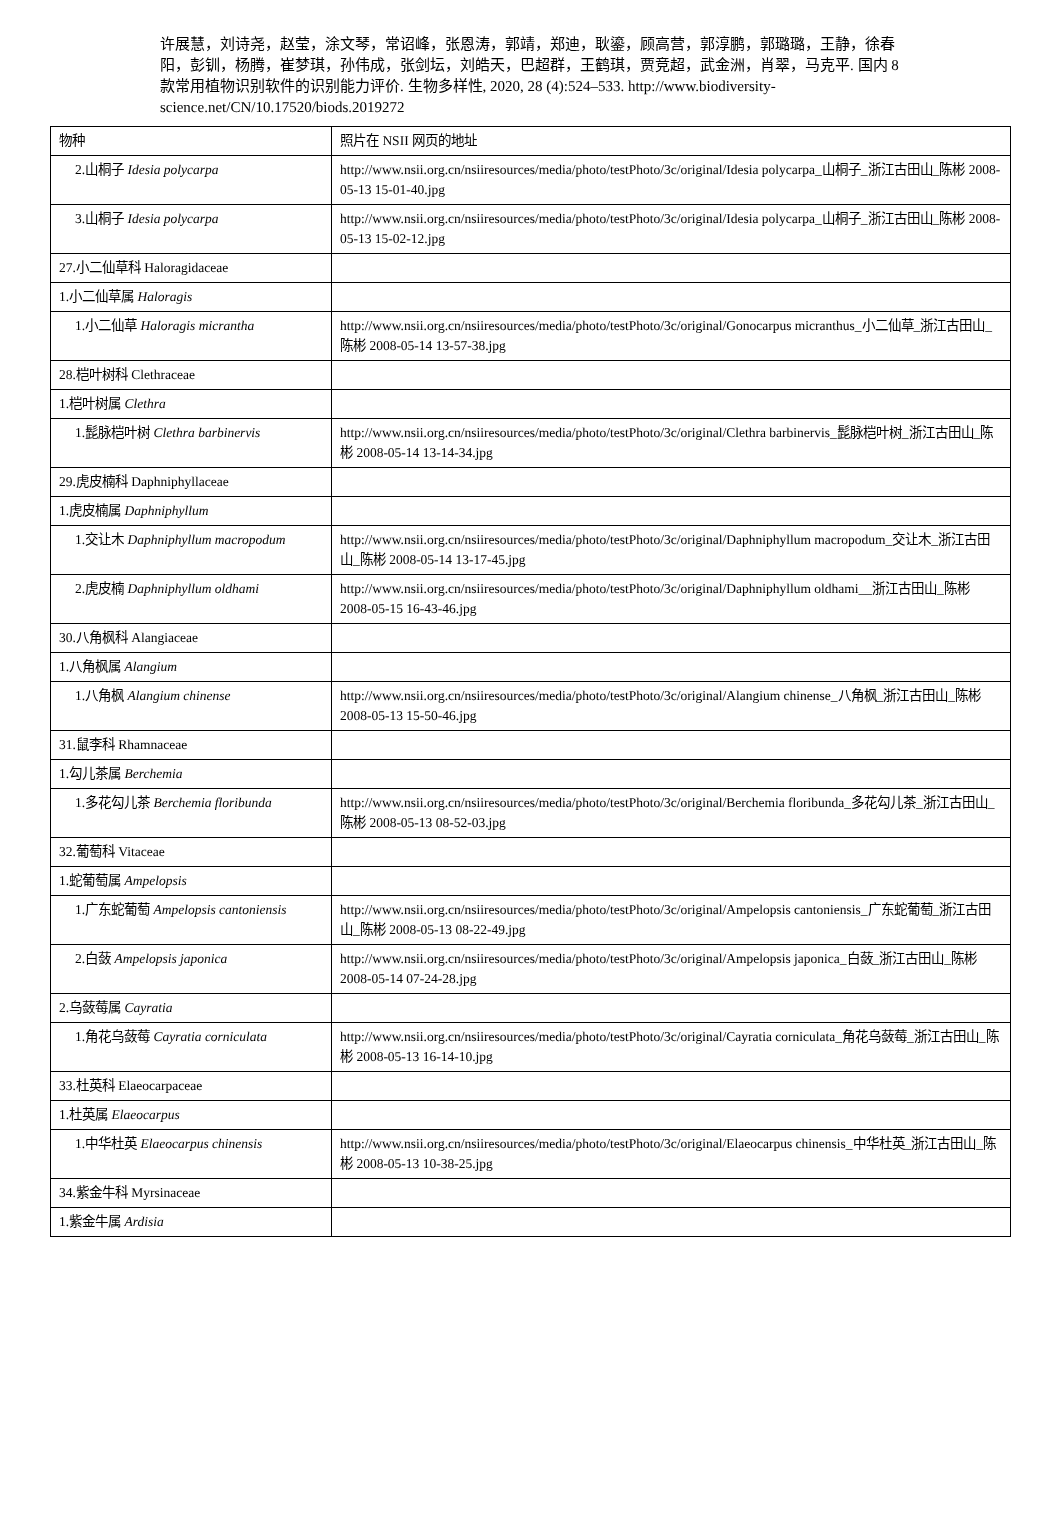许展慧，刘诗尧，赵莹，涂文琴，常诏峰，张恩涛，郭靖，郑迪，耿鎏，顾高营，郭淳鹏，郭璐璐，王静，徐春阳，彭钏，杨腾，崔梦琪，孙伟成，张剑坛，刘皓天，巴超群，王鹤琪，贾竞超，武金洲，肖翠，马克平. 国内 8 款常用植物识别软件的识别能力评价. 生物多样性, 2020, 28 (4):524–533. http://www.biodiversity-science.net/CN/10.17520/biods.2019272
| 物种 | 照片在 NSII 网页的地址 |
| --- | --- |
| 2.山桐子 Idesia polycarpa | http://www.nsii.org.cn/nsiiresources/media/photo/testPhoto/3c/original/Idesia polycarpa_山桐子_浙江古田山_陈彬 2008-05-13 15-01-40.jpg |
| 3.山桐子 Idesia polycarpa | http://www.nsii.org.cn/nsiiresources/media/photo/testPhoto/3c/original/Idesia polycarpa_山桐子_浙江古田山_陈彬 2008-05-13 15-02-12.jpg |
| 27.小二仙草科 Haloragidaceae | |
| 1.小二仙草属 Haloragis | |
| 1.小二仙草 Haloragis micrantha | http://www.nsii.org.cn/nsiiresources/media/photo/testPhoto/3c/original/Gonocarpus micranthus_小二仙草_浙江古田山_陈彬 2008-05-14 13-57-38.jpg |
| 28.桤叶树科 Clethraceae | |
| 1.桤叶树属 Clethra | |
| 1.髭脉桤叶树 Clethra barbinervis | http://www.nsii.org.cn/nsiiresources/media/photo/testPhoto/3c/original/Clethra barbinervis_髭脉桤叶树_浙江古田山_陈彬 2008-05-14 13-14-34.jpg |
| 29.虎皮楠科 Daphniphyllaceae | |
| 1.虎皮楠属 Daphniphyllum | |
| 1.交让木 Daphniphyllum macropodum | http://www.nsii.org.cn/nsiiresources/media/photo/testPhoto/3c/original/Daphniphyllum macropodum_交让木_浙江古田山_陈彬 2008-05-14 13-17-45.jpg |
| 2.虎皮楠 Daphniphyllum oldhami | http://www.nsii.org.cn/nsiiresources/media/photo/testPhoto/3c/original/Daphniphyllum oldhami__浙江古田山_陈彬 2008-05-15 16-43-46.jpg |
| 30.八角枫科 Alangiaceae | |
| 1.八角枫属 Alangium | |
| 1.八角枫 Alangium chinense | http://www.nsii.org.cn/nsiiresources/media/photo/testPhoto/3c/original/Alangium chinense_八角枫_浙江古田山_陈彬 2008-05-13 15-50-46.jpg |
| 31.鼠李科 Rhamnaceae | |
| 1.勾儿茶属 Berchemia | |
| 1.多花勾儿茶 Berchemia floribunda | http://www.nsii.org.cn/nsiiresources/media/photo/testPhoto/3c/original/Berchemia floribunda_多花勾儿茶_浙江古田山_陈彬 2008-05-13 08-52-03.jpg |
| 32.葡萄科 Vitaceae | |
| 1.蛇葡萄属 Ampelopsis | |
| 1.广东蛇葡萄 Ampelopsis cantoniensis | http://www.nsii.org.cn/nsiiresources/media/photo/testPhoto/3c/original/Ampelopsis cantoniensis_广东蛇葡萄_浙江古田山_陈彬 2008-05-13 08-22-49.jpg |
| 2.白蔹 Ampelopsis japonica | http://www.nsii.org.cn/nsiiresources/media/photo/testPhoto/3c/original/Ampelopsis japonica_白蔹_浙江古田山_陈彬 2008-05-14 07-24-28.jpg |
| 2.乌蔹莓属 Cayratia | |
| 1.角花乌蔹莓 Cayratia corniculata | http://www.nsii.org.cn/nsiiresources/media/photo/testPhoto/3c/original/Cayratia corniculata_角花乌蔹莓_浙江古田山_陈彬 2008-05-13 16-14-10.jpg |
| 33.杜英科 Elaeocarpaceae | |
| 1.杜英属 Elaeocarpus | |
| 1.中华杜英 Elaeocarpus chinensis | http://www.nsii.org.cn/nsiiresources/media/photo/testPhoto/3c/original/Elaeocarpus chinensis_中华杜英_浙江古田山_陈彬 2008-05-13 10-38-25.jpg |
| 34.紫金牛科 Myrsinaceae | |
| 1.紫金牛属 Ardisia | |